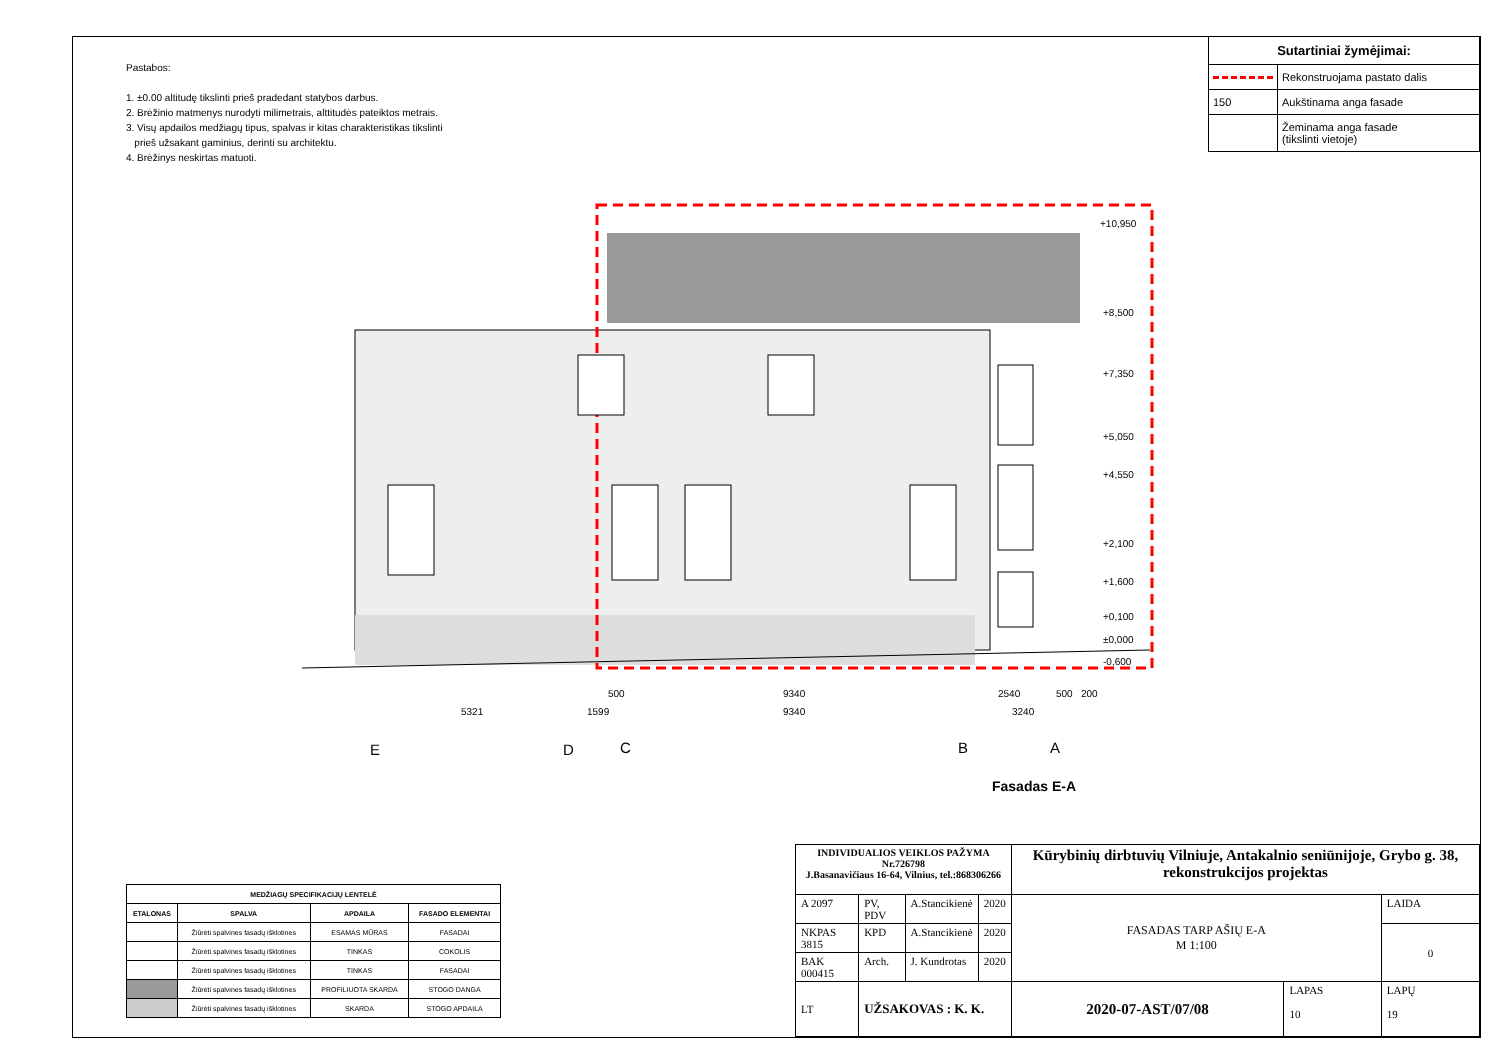Pastabos:
1. ±0.00 altitudę tikslinti prieš pradedant statybos darbus.
2. Brėžinio matmenys nurodyti milimetrais, alttitudės pateiktos metrais.
3. Visų apdailos medžiagų tipus, spalvas ir kitas charakteristikas tikslinti
prieš užsakant gaminius, derinti su architektu.
4. Brėžinys neskirtas matuoti.
| Sutartiniai žymėjimai: | |
| | Rekonstruojama pastato dalis |
| 150 | Aukštinama anga fasade |
| | Žeminama anga fasade (tikslinti vietoje) |
+10,950
+8,500
+7,350
+5,050
+4,550
+2,100
+1,600
+0,100
±0,000
-0,600
500
9340
2540
500
200
5321
1599
9340
3240
E
D
C
B
A
Fasadas E-A
| MEDŽIAGŲ SPECIFIKACIJŲ LENTELĖ | | | |
| --- | --- | --- | --- |
| ETALONAS | SPALVA | APDAILA | FASADO ELEMENTAI |
| | Žiūrėti spalvines fasadų išklotines | ESAMAS MŪRAS | FASADAI |
| | Žiūrėti spalvines fasadų išklotines | TINKAS | COKOLIS |
| | Žiūrėti spalvines fasadų išklotines | TINKAS | FASADAI |
| | Žiūrėti spalvines fasadų išklotines | PROFILIUOTA SKARDA | STOGO DANGA |
| | Žiūrėti spalvines fasadų išklotines | SKARDA | STOGO APDAILA |
| INDIVIDUALIOS VEIKLOS PAŽYMA Nr.726798 J.Basanavičiaus 16-64, Vilnius, tel.:868306266 | | | | Kūrybinių dirbtuvių Vilniuje, Antakalnio seniūnijoje, Grybo g. 38, rekonstrukcijos projektas | | |
| A 2097 | PV, PDV | A.Stancikienė | 2020 | FASADAS TARP AŠIŲ E-A M 1:100 | | LAIDA |
| NKPAS 3815 | KPD | A.Stancikienė | 2020 | | | 0 |
| BAK 000415 | Arch. | J. Kundrotas | 2020 | | | |
| LT | UŽSAKOVAS : K. K. | | | 2020-07-AST/07/08 | LAPAS 10 | LAPŲ 19 |